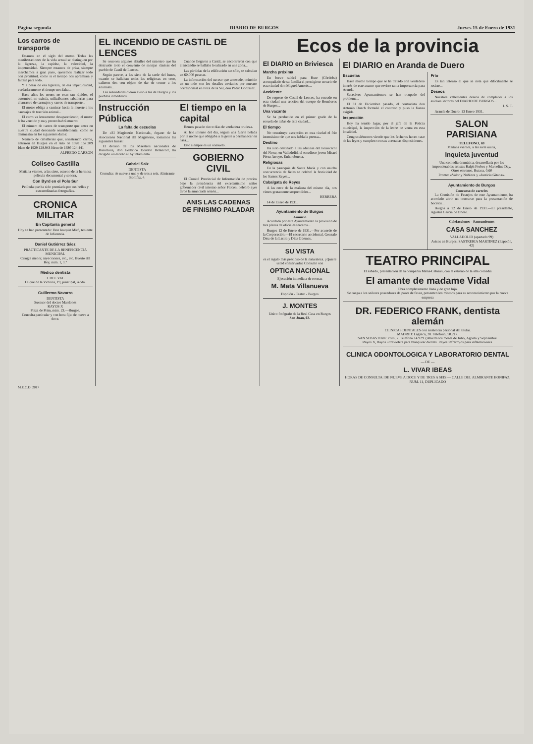Página segunda DIARIO DE BURGOS Jueves 15 de Enero de 1931
Los carros de transporte
Estamos en el siglo del motor. Todas las manifestaciones de la vida actual se distinguen por la ligereza, la rapidez, la velocidad, la impetuosidad. Siempre estamos de prisa, siempre marchamos a gran paso, queremos realizar todo con prontitud, como si el tiempo nos apremiara y faltase para todo.
Y a pesar de esa ligereza, de esa impetuosidad, verdaderamente el tiempo nos falta...
Hace años los trenes no eran tan rápidos, el automóvil no existía, utilizábamos caballerías para el arrastre de carruajes y carros de transporte...
El motor obliga a caminar hacia la muerte a los carruajes de tracción animal...
El carro va lentamente desapareciendo; el motor le ha vencido y muy pronto habrá muerto.
El número de carros de transporte que entra en nuestra ciudad desciende sensiblemente, como se demuestra en los siguientes datos:
Número de caballerías que, arrastrando carros, entraron en Burgos en el Año de 1928 157.309 Idem de 1929 128.943 Idem de 1930 124.441
ALFREDO GARZON
Coliseo Castilla
Mañana viernes, a las siete, estreno de la hermosa película documental y sonora,
Con Byrd en el Polo Sur
Película que ha sido premiada por sus bellas y extraordinarias fotografías.
CRONICA MILITAR
En Capitanía general
Hoy se han presentado: Don Joaquín Miró, teniente de Infantería.
Daniel Gutiérrez Sáez
PRACTICANTE DE LA BENEFICENCIA MUNICIPAL
Cirugía menor, inyecciones, etc., etc. Huerto del Rey, núm. 1, 1.º
Médico dentista
J. DEL VAL
Duque de la Victoria, 19, principal, izqda.
Guillermo Navarro
DENTISTA
Sucesor del doctor Mardones
RAYOS X
Plaza de Prim, núm. 23.—Burgos.
Consulta particular y con hora fija: de nueve a doce.
EL INCENDIO DE CASTIL DE LENCES
Se conocen algunos detalles del siniestro que ha destruído todo el convento de monjas clarisas del pueblo de Castil de Lences.
Según parece, a las siete de la tarde del lunes, cuando se hallaban todas las religiosas en coro, salieron dos con objeto de dar de comer a los animales...
Las autoridades dieron aviso a las de Burgos y los pueblos inmediatos...
Cuando llegaron a Castil, se encontraron con que el incendio se hallaba localizado en una zona...
Las pérdidas de la edificación tan sólo, se calculan en 60.000 pesetas.
La información del suceso que antecede, coincide en un todo con los detalles enviados por nuestro corresponsal en Poza de la Sal, don Pedro González.
Instrucción Pública
La falta de escuelas
De «El Magisterio Nacional», órgano de la Asociación Nacional del Magisterio, tomamos las siguientes líneas:
El decano de los Maestros nacionales de Barcelona, don Federico Doreste Betancort, ha dirigido un escrito al Ayuntamiento...
Gabriel Saiz
DENTISTA
Consulta: de nueve a una y de tres a seis. Almirante Bonifaz, 4.
El tiempo en la capital
Hemos pasado cinco días de verdadera crudeza.
Al frío intenso del día, seguía una fuerte helada por la noche que obligaba a la gente a permanecer en casa...
Esto siempre es un consuelo.
GOBIERNO CIVIL
El Comité Provincial de Información de precios bajo la presidencia del excelentísimo señor gobernador civil interino señor Falcón, celebró ayer tarde la anunciada sesión...
ANIS LAS CADENAS
DE FINISIMO PALADAR
Ecos de la provincia
El DIARIO en Briviesca
Marcha próxima
En breve saldrá para Rute (Córdoba) acompañado de su familia el prestigioso notario de esta ciudad don Miguel Amorós...
Accidente
De regreso de Castil de Lences, ha entrado en esta ciudad una sección del cuerpo de Bomberos de Burgos...
Una vacante
Se ha producido en el primer grado de la escuela de niñas de esta ciudad...
El tiempo
No constituye excepción en esta ciudad el frío intensísimo de que nos habla la prensa...
Destino
Ha sido destinado a las oficinas del Ferrocarril del Norte, en Valladolid, el estudioso joven Misael Pérez Arroyo. Enhorabuena.
Religiosas
En la parroquia de Santa María y con mucha concurrencia de fieles se celebró la festividad de los Santos Reyes...
Cabalgata de Reyes
A las once de la mañana del mismo día, nos vimos gratamente sorprendidos...
HERRERA
14 de Enero de 1931.
Ayuntamiento de Burgos
Anuncio
Acordada por este Ayuntamiento la provisión de tres plazas de oficiales terceros...
Burgos 12 de Enero de 1931.—Por acuerdo de la Corporación.—El secretario accidental, Gonzalo Díez de la Lastra y Díaz Güemes.
SU VISTA
es el regalo más precioso de la naturaleza. ¿Quiere usted conservarla? Consulte con
OPTICA NACIONAL
Ejecución inmediata de recetas
M. Mata Villanueva
Espolón - Teatro - Burgos
J. MONTES
Unico fotógrafo de la Real Casa en Burgos
San Juan, 63.
El DIARIO en Aranda de Duero
Escuelas
Hace mucho tiempo que se ha tratado con verdadero interés de este asunto que reviste tanta importancia para Aranda.
Sucesivos Ayuntamientos se han ocupado del problema...
El 31 de Diciembre pasado, el contratista don Antonio Dusch formuló el contrato y puso la fianza exigida.
Inspección
Hoy ha tenido lugar, por el jefe de la Policía municipal, la inspección de la leche de venta en esta localidad.
Congratulémonos viendo que los fecheros hacen caso de las leyes y cumplen con sus acertadas disposiciones.
Frío
Es tan intenso el que se nota que difícilmente se resiste...
Deseos
Nuestros vehementes deseos de complacer a los asiduos lectores del DIARIO DE BURGOS...
I. S. T.
Aranda de Duero, 13 Enero 1931.
SALON PARISIANA
TELEFONO, 69
Mañana viernes, a las siete única,
Inquieta juventud
Una comedia dramática, desarrollada por los imponderables artistas Ralph Forbes y Marceline Day.
Otros estrenos. Butaca, 0,60
Pronto: «Valor y Nobleza y «Justicia Gitana».
Ayuntamiento de Burgos
Concurso de carteles
La Comisión de Festejos de este Ayuntamiento, ha acordado abrir un concurso para la presentación de bocetos...
Burgos a 12 de Enero de 1931.—El presidente, Agustín García de Obeso.
Calefacciones - Saneamientos
CASA SANCHEZ
VALLADOLID (apartado 99)
Avisos en Burgos: SASTRERIA MARTINEZ (Espolón, 42)
TEATRO PRINCIPAL
El sábado, presentación de la compañía Meliá-Cebrián, con el estreno de la alta comedia
El amante de madame Vidal
Obra completamente llana y de gran lujo.
Se ruega a los señores poseedores de pases de favor, presenten los mismos para su reconocimiento por la nueva empresa
DR. FEDERICO FRANK, dentista alemán
CLINICAS DENTALES con asistencia personal del titular.
MADRID: Lagasca, 28. Teléfono, 50.217.
SAN SEBASTIAN: Prim, 7. Teléfono 14.929. (Abierta los meses de Julio, Agosto y Septiembre.
Rayos X, Rayos ultravioleta para blanquear dientes. Rayos infrarrojos para inflamaciones.
CLINICA ODONTOLOGICA Y LABORATORIO DENTAL
— DE —
L. VIVAR IBEAS
HORAS DE CONSULTA: DE NUEVE A DOCE Y DE TRES A SEIS — CALLE DEL ALMIRANTE BONIFAZ, NUM. 11, DUPLICADO
M.E.C.D. 2017